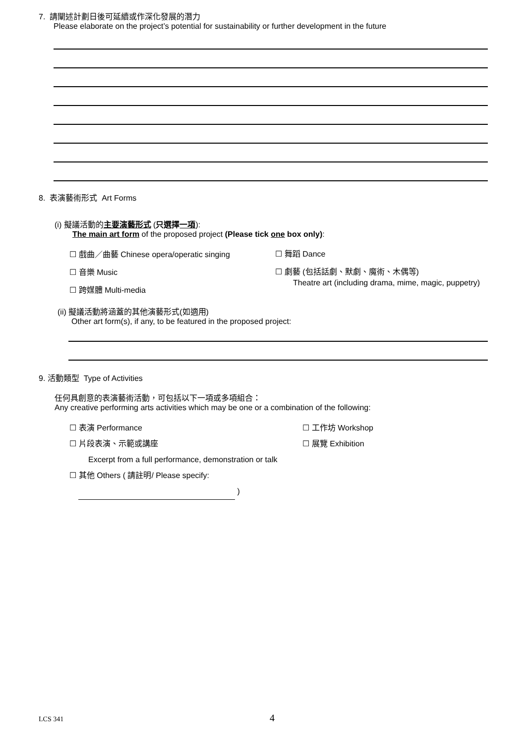7. 請闡述計劃日後可延續或作深化發展的潛力
Please elaborate on the project’s potential for sustainability or further development in the future
8. 表演藝術形式 Art Forms
(i) 擬議活動的主要演藝形式 (只選擇一項):
The main art form of the proposed project (Please tick one box only):
☐ 戲曲／曲藝 Chinese opera/operatic singing
☐ 音樂 Music
☐ 跨媒體 Multi-media
☐ 舞蹈 Dance
☐ 劇藝 (包括話劇、默劇、魔術、木偶等)
Theatre art (including drama, mime, magic, puppetry)
(ii) 擬議活動將涵蓋的其他演藝形式(如適用)
Other art form(s), if any, to be featured in the proposed project:
9. 活動類型 Type of Activities
任何具創意的表演藝術活動，可包括以下一項或多項組合：
Any creative performing arts activities which may be one or a combination of the following:
☐ 表演 Performance
☐ 片段表演、示範或講座
Excerpt from a full performance, demonstration or talk
☐ 其他 Others ( 請註明/ Please specify: )
☐ 工作坊 Workshop
☐ 展覽 Exhibition
LCS 341
4